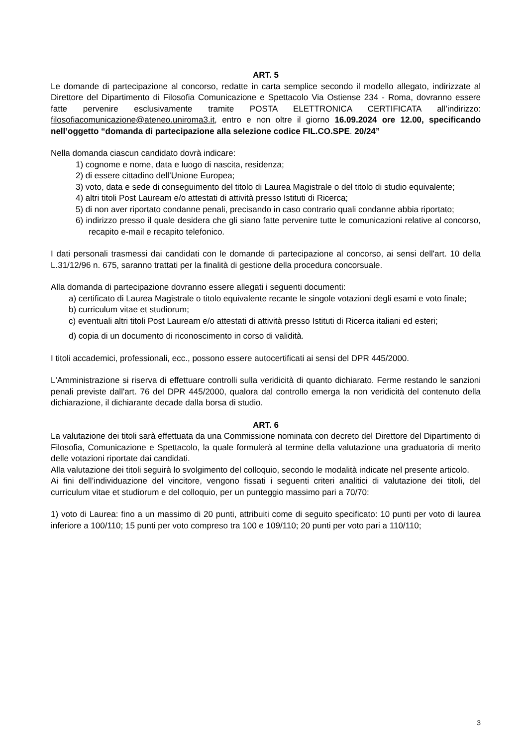ART. 5
Le domande di partecipazione al concorso, redatte in carta semplice secondo il modello allegato, indirizzate al Direttore del Dipartimento di Filosofia Comunicazione e Spettacolo Via Ostiense 234 - Roma, dovranno essere fatte pervenire esclusivamente tramite POSTA ELETTRONICA CERTIFICATA all’indirizzo: filosofiacomunicazione@ateneo.uniroma3.it, entro e non oltre il giorno 16.09.2024 ore 12.00, specificando nell’oggetto “domanda di partecipazione alla selezione codice FIL.CO.SPE. 20/24”
Nella domanda ciascun candidato dovrà indicare:
1) cognome e nome, data e luogo di nascita, residenza;
2) di essere cittadino dell’Unione Europea;
3) voto, data e sede di conseguimento del titolo di Laurea Magistrale o del titolo di studio equivalente;
4) altri titoli Post Lauream e/o attestati di attività presso Istituti di Ricerca;
5) di non aver riportato condanne penali, precisando in caso contrario quali condanne abbia riportato;
6) indirizzo presso il quale desidera che gli siano fatte pervenire tutte le comunicazioni relative al concorso, recapito e-mail e recapito telefonico.
I dati personali trasmessi dai candidati con le domande di partecipazione al concorso, ai sensi dell'art. 10 della L.31/12/96 n. 675, saranno trattati per la finalità di gestione della procedura concorsuale.
Alla domanda di partecipazione dovranno essere allegati i seguenti documenti:
a) certificato di Laurea Magistrale o titolo equivalente recante le singole votazioni degli esami e voto finale;
b) curriculum vitae et studiorum;
c) eventuali altri titoli Post Lauream e/o attestati di attività presso Istituti di Ricerca italiani ed esteri;
d) copia di un documento di riconoscimento in corso di validità.
I titoli accademici, professionali, ecc., possono essere autocertificati ai sensi del DPR 445/2000.
L'Amministrazione si riserva di effettuare controlli sulla veridicità di quanto dichiarato. Ferme restando le sanzioni penali previste dall'art. 76 del DPR 445/2000, qualora dal controllo emerga la non veridicità del contenuto della dichiarazione, il dichiarante decade dalla borsa di studio.
ART. 6
La valutazione dei titoli sarà effettuata da una Commissione nominata con decreto del Direttore del Dipartimento di Filosofia, Comunicazione e Spettacolo, la quale formulerà al termine della valutazione una graduatoria di merito delle votazioni riportate dai candidati.
Alla valutazione dei titoli seguirà lo svolgimento del colloquio, secondo le modalità indicate nel presente articolo.
Ai fini dell’individuazione del vincitore, vengono fissati i seguenti criteri analitici di valutazione dei titoli, del curriculum vitae et studiorum e del colloquio, per un punteggio massimo pari a 70/70:
1) voto di Laurea: fino a un massimo di 20 punti, attribuiti come di seguito specificato: 10 punti per voto di laurea inferiore a 100/110; 15 punti per voto compreso tra 100 e 109/110; 20 punti per voto pari a 110/110;
3